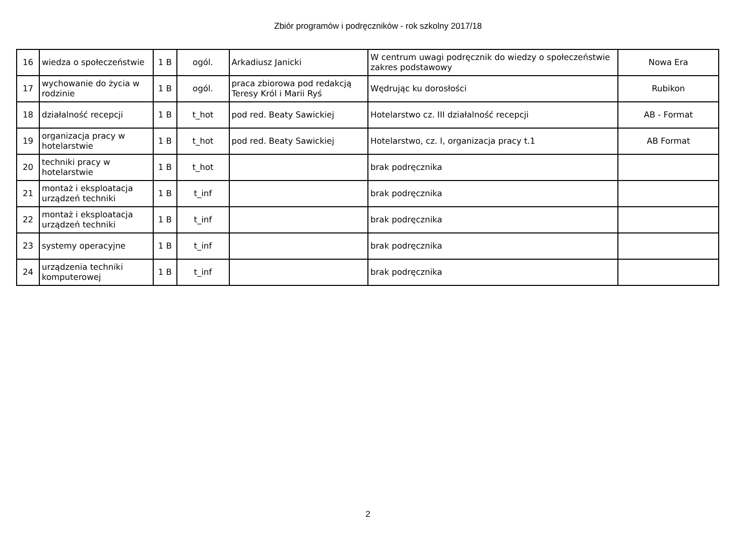Zbiór programów i podręczników - rok szkolny 2017/18
| 16 | wiedza o społeczeństwie | 1 B | ogól. | Arkadiusz Janicki | W centrum uwagi podręcznik do wiedzy o społeczeństwie zakres podstawowy | Nowa Era |
| 17 | wychowanie do życia w rodzinie | 1 B | ogól. | praca zbiorowa pod redakcją Teresy Król i Marii Ryś | Wędrując ku dorosłości | Rubikon |
| 18 | działalność recepcji | 1 B | t_hot | pod red. Beaty Sawickiej | Hotelarstwo cz. III działalność recepcji | AB - Format |
| 19 | organizacja pracy w hotelarstwie | 1 B | t_hot | pod red. Beaty Sawickiej | Hotelarstwo, cz. I, organizacja pracy t.1 | AB Format |
| 20 | techniki pracy w hotelarstwie | 1 B | t_hot | | brak podręcznika | |
| 21 | montaż i eksploatacja urządzeń techniki | 1 B | t_inf | | brak podręcznika | |
| 22 | montaż i eksploatacja urządzeń techniki | 1 B | t_inf | | brak podręcznika | |
| 23 | systemy operacyjne | 1 B | t_inf | | brak podręcznika | |
| 24 | urządzenia techniki komputerowej | 1 B | t_inf | | brak podręcznika | |
2